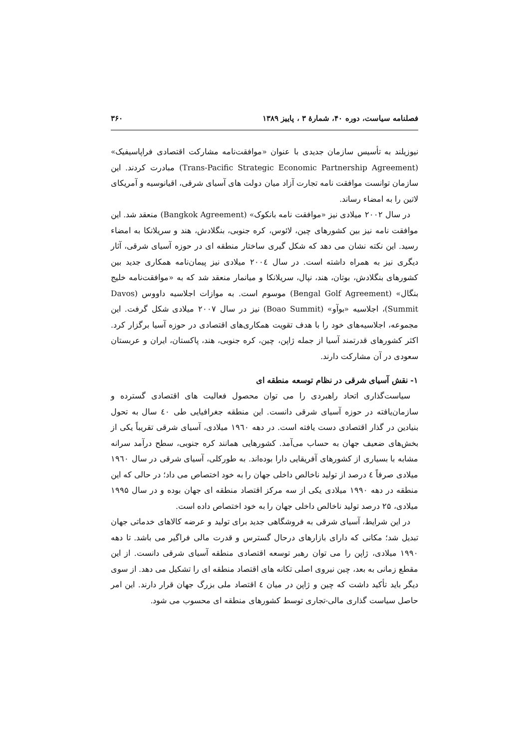فصلنامه سیاست، دوره ۴۰، شمارهٔ ۳ ، پاییز ۱۳۸۹ ۳۶۰
نیوزیلند به تأسیس سازمان جدیدی با عنوان «موافقت‌نامه مشارکت اقتصادی فراپاسیفیک» (Trans-Pacific Strategic Economic Partnership Agreement) مبادرت کردند. این سازمان توانست موافقت نامه تجارت آزاد میان دولت های آسیای شرقی، اقیانوسیه و آمریکای لاتین را به امضاء رساند.
در سال ۲۰۰۲ میلادی نیز «موافقت نامه بانکوک» (Bangkok Agreement) منعقد شد. این موافقت نامه نیز بین کشورهای چین، لائوس، کره جنوبی، بنگلادش، هند و سریلانکا به امضاء رسید. این نکته نشان می دهد که شکل گیری ساختار منطقه ای در حوزه آسیای شرقی، آثار دیگری نیز به همراه داشته است. در سال ۲۰۰٤ میلادی نیز پیمان‌نامه همکاری جدید بین کشورهای بنگلادش، بوتان، هند، نپال، سریلانکا و میانمار منعقد شد که به «موافقت‌نامه خلیج بنگال» (Bengal Golf Agreement) موسوم است. به موازات اجلاسیه داووس (Davos Summit)، اجلاسیه «بوآو» (Boao Summit) نیز در سال ۲۰۰۷ میلادی شکل گرفت. این مجموعه، اجلاسیه‌های خود را با هدف تقویت همکاری‌های اقتصادی در حوزه آسیا برگزار کرد. اکثر کشورهای قدرتمند آسیا از جمله ژاپن، چین، کره جنوبی، هند، پاکستان، ایران و عربستان سعودی در آن مشارکت دارند.
۱- نقش آسیای شرقی در نظام توسعه منطقه ای
سیاست‌گذاری اتحاد راهبردی را می توان محصول فعالیت های اقتصادی گسترده و سازمان‌یافته در حوزه آسیای شرقی دانست. این منطقه جغرافیایی طی ٤٠ سال به تحول بنیادین در گذار اقتصادی دست یافته است. در دهه ۱۹٦٠ میلادی، آسیای شرقی تقریباً یکی از بخش‌های ضعیف جهان به حساب می‌آمد. کشورهایی همانند کره جنوبی، سطح درآمد سرانه مشابه با بسیاری از کشورهای آفریقایی دارا بوده‌اند. به طورکلی، آسیای شرقی در سال ۱۹٦٠ میلادی صرفاً ٤ درصد از تولید ناخالص داخلی جهان را به خود اختصاص می داد؛ در حالی که این منطقه در دهه ۱۹۹٠ میلادی یکی از سه مرکز اقتصاد منطقه ای جهان بوده و در سال ۱۹۹۵ میلادی، ۲۵ درصد تولید ناخالص داخلی جهان را به خود اختصاص داده است.
در این شرایط، آسیای شرقی به فروشگاهی جدید برای تولید و عرضه کالاهای خدماتی جهان تبدیل شد؛ مکانی که دارای بازارهای درحال گسترس و قدرت مالی فراگیر می باشد. تا دهه ۱۹۹٠ میلادی، ژاپن را می توان رهبر توسعه اقتصادی منطقه آسیای شرقی دانست. از این مقطع زمانی به بعد، چین نیروی اصلی تکانه های اقتصاد منطقه ای را تشکیل می دهد. از سوی دیگر باید تأکید داشت که چین و ژاپن در میان ٤ اقتصاد ملی بزرگ جهان قرار دارند. این امر حاصل سیاست گذاری مالی-تجاری توسط کشورهای منطقه ای محسوب می شود.